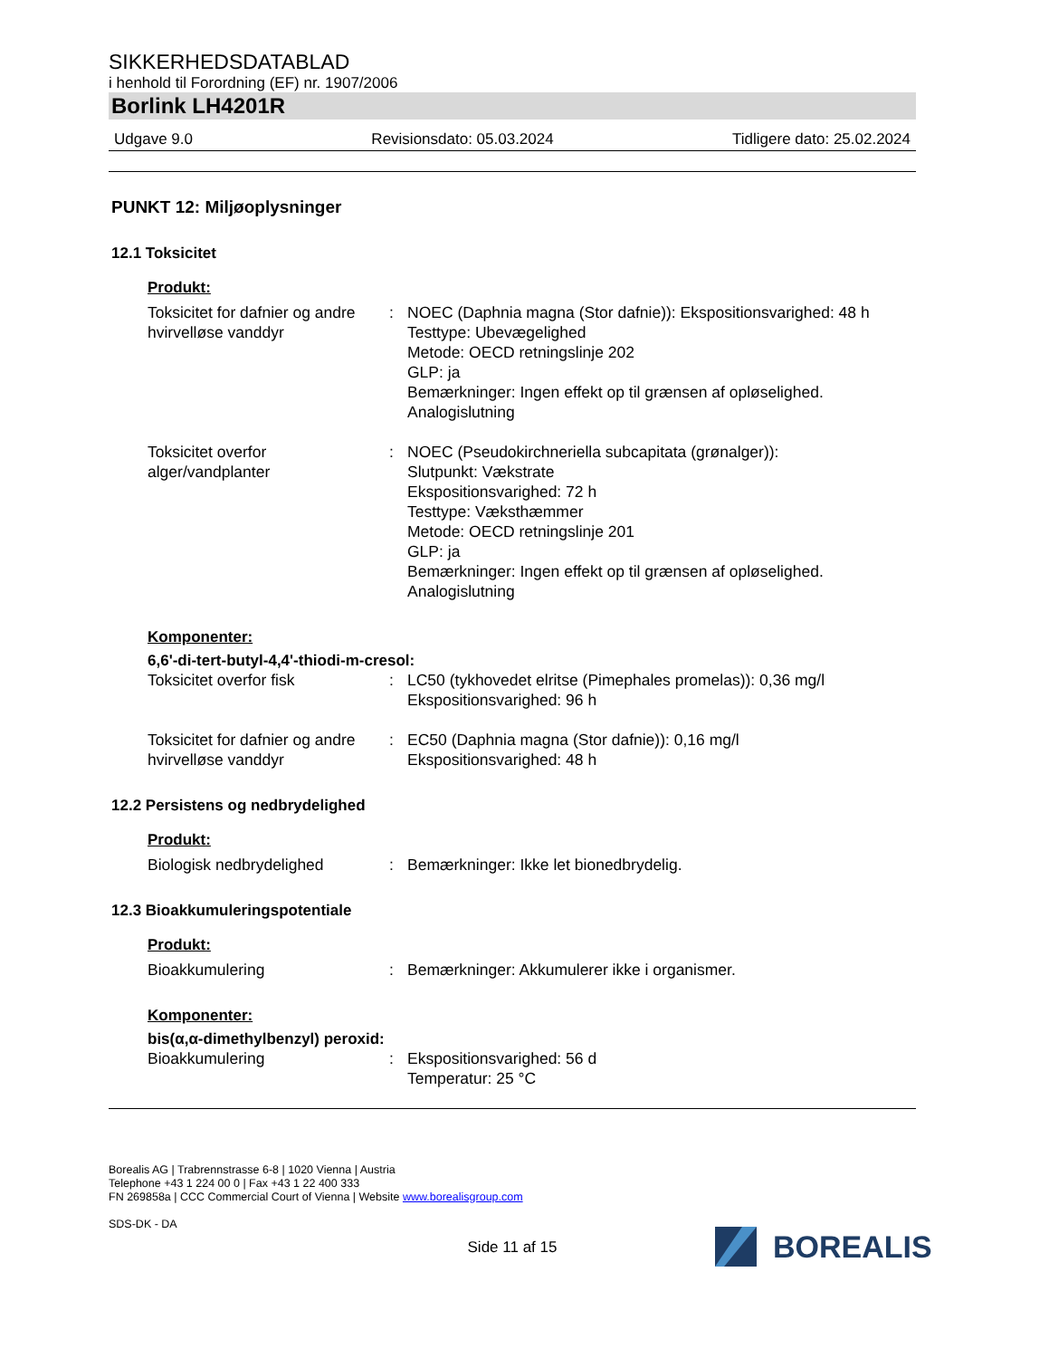SIKKERHEDSDATABLAD
i henhold til Forordning (EF) nr. 1907/2006
Borlink LH4201R
Udgave 9.0 Revisionsdato: 05.03.2024 Tidligere dato: 25.02.2024
PUNKT 12: Miljøoplysninger
12.1 Toksicitet
Produkt:
Toksicitet for dafnier og andre hvirvelløse vanddyr
: NOEC (Daphnia magna (Stor dafnie)): Ekspositionsvarighed: 48 h
Testtype: Ubevægelighed
Metode: OECD retningslinje 202
GLP: ja
Bemærkninger: Ingen effekt op til grænsen af opløselighed.
Analogislutning
Toksicitet overfor alger/vandplanter
: NOEC (Pseudokirchneriella subcapitata (grønalger)):
Slutpunkt: Vækstrate
Ekspositionsvarighed: 72 h
Testtype: Væksthæmmer
Metode: OECD retningslinje 201
GLP: ja
Bemærkninger: Ingen effekt op til grænsen af opløselighed.
Analogislutning
Komponenter:
6,6'-di-tert-butyl-4,4'-thiodi-m-cresol:
Toksicitet overfor fisk : LC50 (tykhovedet elritse (Pimephales promelas)): 0,36 mg/l
Ekspositionsvarighed: 96 h
Toksicitet for dafnier og andre hvirvelløse vanddyr
: EC50 (Daphnia magna (Stor dafnie)): 0,16 mg/l
Ekspositionsvarighed: 48 h
12.2 Persistens og nedbrydelighed
Produkt:
Biologisk nedbrydelighed : Bemærkninger: Ikke let bionedbrydelig.
12.3 Bioakkumuleringspotentiale
Produkt:
Bioakkumulering : Bemærkninger: Akkumulerer ikke i organismer.
Komponenter:
bis(α,α-dimethylbenzyl) peroxid:
Bioakkumulering : Ekspositionsvarighed: 56 d
Temperatur: 25 °C
Borealis AG | Trabrennstrasse 6-8 | 1020 Vienna | Austria
Telephone +43 1 224 00 0 | Fax +43 1 22 400 333
FN 269858a | CCC Commercial Court of Vienna | Website www.borealisgroup.com
SDS-DK - DA
Side 11 af 15
BOREALIS